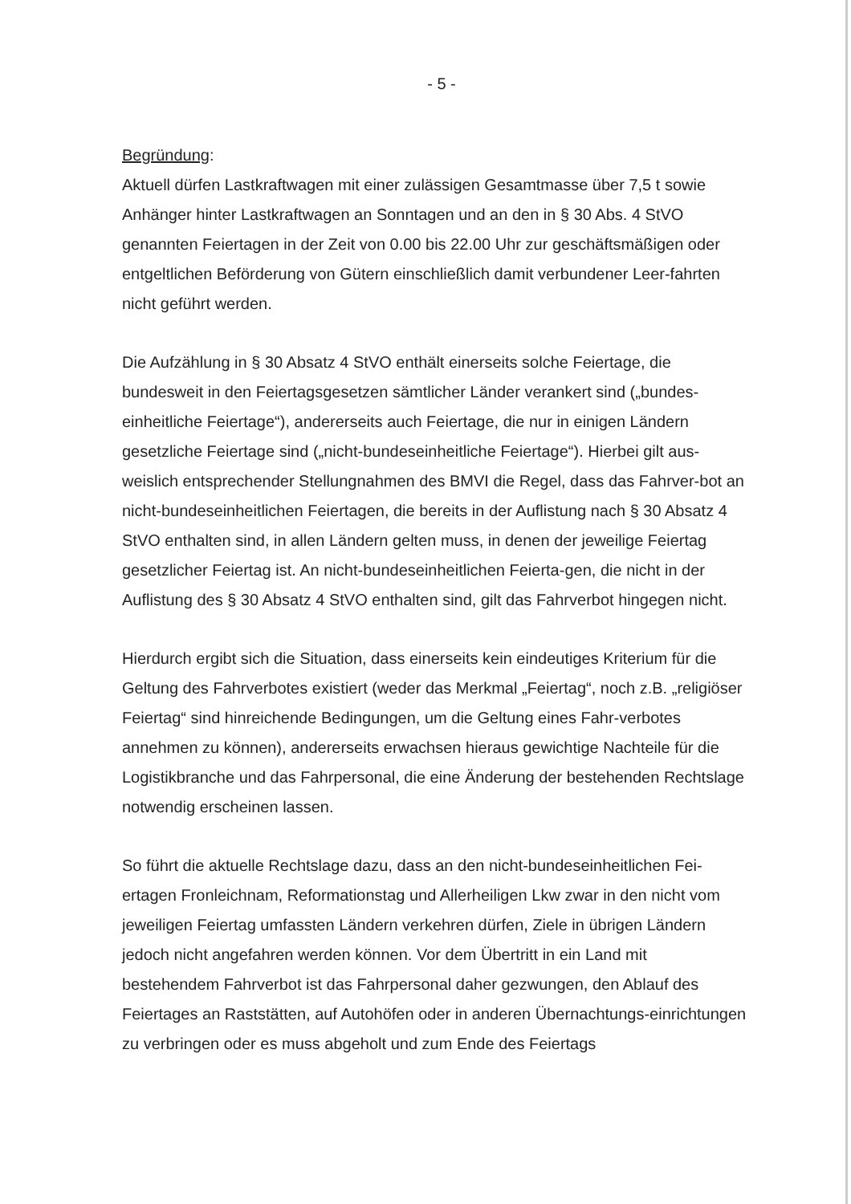- 5 -
Begründung:
Aktuell dürfen Lastkraftwagen mit einer zulässigen Gesamtmasse über 7,5 t sowie Anhänger hinter Lastkraftwagen an Sonntagen und an den in § 30 Abs. 4 StVO genannten Feiertagen in der Zeit von 0.00 bis 22.00 Uhr zur geschäftsmäßigen oder entgeltlichen Beförderung von Gütern einschließlich damit verbundener Leer-fahrten nicht geführt werden.
Die Aufzählung in § 30 Absatz 4 StVO enthält einerseits solche Feiertage, die bundesweit in den Feiertagsgesetzen sämtlicher Länder verankert sind („bundes-einheitliche Feiertage“), andererseits auch Feiertage, die nur in einigen Ländern gesetzliche Feiertage sind („nicht-bundeseinheitliche Feiertage“). Hierbei gilt aus-weislich entsprechender Stellungnahmen des BMVI die Regel, dass das Fahrver-bot an nicht-bundeseinheitlichen Feiertagen, die bereits in der Auflistung nach § 30 Absatz 4 StVO enthalten sind, in allen Ländern gelten muss, in denen der jeweilige Feiertag gesetzlicher Feiertag ist. An nicht-bundeseinheitlichen Feierta-gen, die nicht in der Auflistung des § 30 Absatz 4 StVO enthalten sind, gilt das Fahrverbot hingegen nicht.
Hierdurch ergibt sich die Situation, dass einerseits kein eindeutiges Kriterium für die Geltung des Fahrverbotes existiert (weder das Merkmal „Feiertag“, noch z.B. „religiöser Feiertag“ sind hinreichende Bedingungen, um die Geltung eines Fahr-verbotes annehmen zu können), andererseits erwachsen hieraus gewichtige Nachteile für die Logistikbranche und das Fahrpersonal, die eine Änderung der bestehenden Rechtslage notwendig erscheinen lassen.
So führt die aktuelle Rechtslage dazu, dass an den nicht-bundeseinheitlichen Fei-ertagen Fronleichnam, Reformationstag und Allerheiligen Lkw zwar in den nicht vom jeweiligen Feiertag umfassten Ländern verkehren dürfen, Ziele in übrigen Ländern jedoch nicht angefahren werden können. Vor dem Übertritt in ein Land mit bestehendem Fahrverbot ist das Fahrpersonal daher gezwungen, den Ablauf des Feiertages an Raststätten, auf Autohöfen oder in anderen Übernachtungs-einrichtungen zu verbringen oder es muss abgeholt und zum Ende des Feiertags